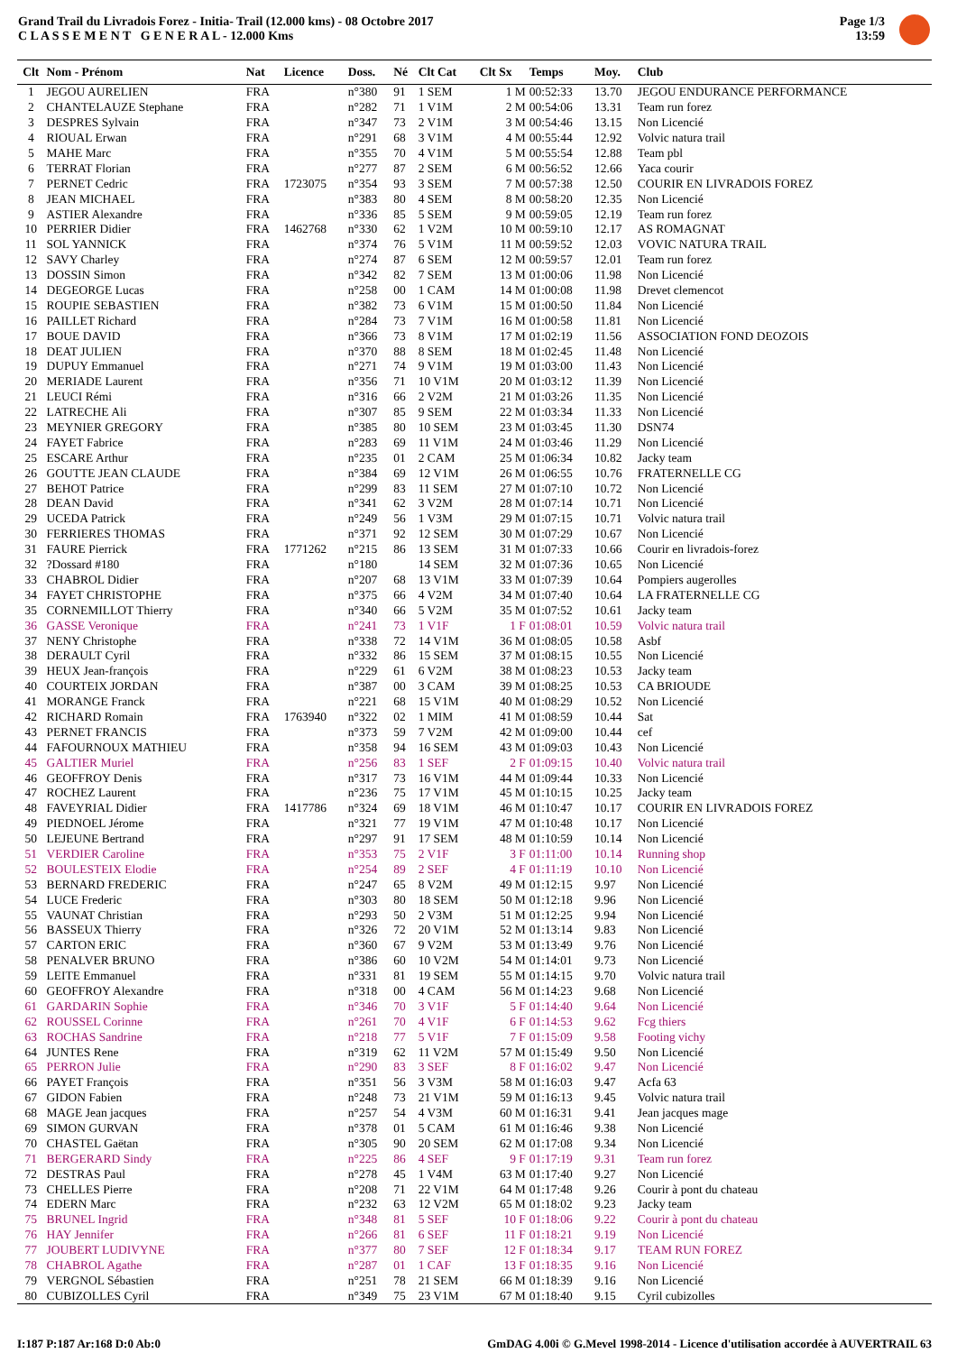Grand Trail du Livradois Forez - Initia- Trail (12.000 kms) - 08 Octobre 2017
C L A S S E M E N T G E N E R A L - 12.000 Kms
Page 1/3
13:59
| Clt | Nom - Prénom | Nat | Licence | Doss. | Né | Clt Cat | Clt Sx | Temps | Moy. | Club |
| --- | --- | --- | --- | --- | --- | --- | --- | --- | --- | --- |
| 1 | JEGOU AURELIEN | FRA | | n°380 | 91 | 1 SEM | 1 M | 00:52:33 | 13.70 | JEGOU ENDURANCE PERFORMANCE |
| 2 | CHANTELAUZE Stephane | FRA | | n°282 | 71 | 1 V1M | 2 M | 00:54:06 | 13.31 | Team run forez |
| 3 | DESPRES Sylvain | FRA | | n°347 | 73 | 2 V1M | 3 M | 00:54:46 | 13.15 | Non Licencié |
| 4 | RIOUAL Erwan | FRA | | n°291 | 68 | 3 V1M | 4 M | 00:55:44 | 12.92 | Volvic natura trail |
| 5 | MAHE Marc | FRA | | n°355 | 70 | 4 V1M | 5 M | 00:55:54 | 12.88 | Team pbl |
| 6 | TERRAT Florian | FRA | | n°277 | 87 | 2 SEM | 6 M | 00:56:52 | 12.66 | Yaca courir |
| 7 | PERNET Cedric | FRA | 1723075 | n°354 | 93 | 3 SEM | 7 M | 00:57:38 | 12.50 | COURIR EN LIVRADOIS FOREZ |
| 8 | JEAN MICHAEL | FRA | | n°383 | 80 | 4 SEM | 8 M | 00:58:20 | 12.35 | Non Licencié |
| 9 | ASTIER Alexandre | FRA | | n°336 | 85 | 5 SEM | 9 M | 00:59:05 | 12.19 | Team run forez |
| 10 | PERRIER Didier | FRA | 1462768 | n°330 | 62 | 1 V2M | 10 M | 00:59:10 | 12.17 | AS ROMAGNAT |
| 11 | SOL YANNICK | FRA | | n°374 | 76 | 5 V1M | 11 M | 00:59:52 | 12.03 | VOVIC NATURA TRAIL |
| 12 | SAVY Charley | FRA | | n°274 | 87 | 6 SEM | 12 M | 00:59:57 | 12.01 | Team run forez |
| 13 | DOSSIN Simon | FRA | | n°342 | 82 | 7 SEM | 13 M | 01:00:06 | 11.98 | Non Licencié |
| 14 | DEGEORGE Lucas | FRA | | n°258 | 00 | 1 CAM | 14 M | 01:00:08 | 11.98 | Drevet clemencot |
| 15 | ROUPIE SEBASTIEN | FRA | | n°382 | 73 | 6 V1M | 15 M | 01:00:50 | 11.84 | Non Licencié |
| 16 | PAILLET Richard | FRA | | n°284 | 73 | 7 V1M | 16 M | 01:00:58 | 11.81 | Non Licencié |
| 17 | BOUE DAVID | FRA | | n°366 | 73 | 8 V1M | 17 M | 01:02:19 | 11.56 | ASSOCIATION FOND DEOZOIS |
| 18 | DEAT JULIEN | FRA | | n°370 | 88 | 8 SEM | 18 M | 01:02:45 | 11.48 | Non Licencié |
| 19 | DUPUY Emmanuel | FRA | | n°271 | 74 | 9 V1M | 19 M | 01:03:00 | 11.43 | Non Licencié |
| 20 | MERIADE Laurent | FRA | | n°356 | 71 | 10 V1M | 20 M | 01:03:12 | 11.39 | Non Licencié |
| 21 | LEUCI Rémi | FRA | | n°316 | 66 | 2 V2M | 21 M | 01:03:26 | 11.35 | Non Licencié |
| 22 | LATRECHE Ali | FRA | | n°307 | 85 | 9 SEM | 22 M | 01:03:34 | 11.33 | Non Licencié |
| 23 | MEYNIER GREGORY | FRA | | n°385 | 80 | 10 SEM | 23 M | 01:03:45 | 11.30 | DSN74 |
| 24 | FAYET Fabrice | FRA | | n°283 | 69 | 11 V1M | 24 M | 01:03:46 | 11.29 | Non Licencié |
| 25 | ESCARE Arthur | FRA | | n°235 | 01 | 2 CAM | 25 M | 01:06:34 | 10.82 | Jacky team |
| 26 | GOUTTE JEAN CLAUDE | FRA | | n°384 | 69 | 12 V1M | 26 M | 01:06:55 | 10.76 | FRATERNELLE CG |
| 27 | BEHOT Patrice | FRA | | n°299 | 83 | 11 SEM | 27 M | 01:07:10 | 10.72 | Non Licencié |
| 28 | DEAN David | FRA | | n°341 | 62 | 3 V2M | 28 M | 01:07:14 | 10.71 | Non Licencié |
| 29 | UCEDA Patrick | FRA | | n°249 | 56 | 1 V3M | 29 M | 01:07:15 | 10.71 | Volvic natura trail |
| 30 | FERRIERES THOMAS | FRA | | n°371 | 92 | 12 SEM | 30 M | 01:07:29 | 10.67 | Non Licencié |
| 31 | FAURE Pierrick | FRA | 1771262 | n°215 | 86 | 13 SEM | 31 M | 01:07:33 | 10.66 | Courir en livradois-forez |
| 32 | ?Dossard #180 | FRA | | n°180 | | 14 SEM | 32 M | 01:07:36 | 10.65 | Non Licencié |
| 33 | CHABROL Didier | FRA | | n°207 | 68 | 13 V1M | 33 M | 01:07:39 | 10.64 | Pompiers augerolles |
| 34 | FAYET CHRISTOPHE | FRA | | n°375 | 66 | 4 V2M | 34 M | 01:07:40 | 10.64 | LA FRATERNELLE CG |
| 35 | CORNEMILLOT Thierry | FRA | | n°340 | 66 | 5 V2M | 35 M | 01:07:52 | 10.61 | Jacky team |
| 36 | GASSE Veronique | FRA | | n°241 | 73 | 1 V1F | 1 F | 01:08:01 | 10.59 | Volvic natura trail |
| 37 | NENY Christophe | FRA | | n°338 | 72 | 14 V1M | 36 M | 01:08:05 | 10.58 | Asbf |
| 38 | DERAULT Cyril | FRA | | n°332 | 86 | 15 SEM | 37 M | 01:08:15 | 10.55 | Non Licencié |
| 39 | HEUX Jean-françois | FRA | | n°229 | 61 | 6 V2M | 38 M | 01:08:23 | 10.53 | Jacky team |
| 40 | COURTEIX JORDAN | FRA | | n°387 | 00 | 3 CAM | 39 M | 01:08:25 | 10.53 | CA BRIOUDE |
| 41 | MORANGE Franck | FRA | | n°221 | 68 | 15 V1M | 40 M | 01:08:29 | 10.52 | Non Licencié |
| 42 | RICHARD Romain | FRA | 1763940 | n°322 | 02 | 1 MIM | 41 M | 01:08:59 | 10.44 | Sat |
| 43 | PERNET FRANCIS | FRA | | n°373 | 59 | 7 V2M | 42 M | 01:09:00 | 10.44 | cef |
| 44 | FAFOURNOUX MATHIEU | FRA | | n°358 | 94 | 16 SEM | 43 M | 01:09:03 | 10.43 | Non Licencié |
| 45 | GALTIER Muriel | FRA | | n°256 | 83 | 1 SEF | 2 F | 01:09:15 | 10.40 | Volvic natura trail |
| 46 | GEOFFROY Denis | FRA | | n°317 | 73 | 16 V1M | 44 M | 01:09:44 | 10.33 | Non Licencié |
| 47 | ROCHEZ Laurent | FRA | | n°236 | 75 | 17 V1M | 45 M | 01:10:15 | 10.25 | Jacky team |
| 48 | FAVEYRIAL Didier | FRA | 1417786 | n°324 | 69 | 18 V1M | 46 M | 01:10:47 | 10.17 | COURIR EN LIVRADOIS FOREZ |
| 49 | PIEDNOEL Jérome | FRA | | n°321 | 77 | 19 V1M | 47 M | 01:10:48 | 10.17 | Non Licencié |
| 50 | LEJEUNE Bertrand | FRA | | n°297 | 91 | 17 SEM | 48 M | 01:10:59 | 10.14 | Non Licencié |
| 51 | VERDIER Caroline | FRA | | n°353 | 75 | 2 V1F | 3 F | 01:11:00 | 10.14 | Running shop |
| 52 | BOULESTEIX Elodie | FRA | | n°254 | 89 | 2 SEF | 4 F | 01:11:19 | 10.10 | Non Licencié |
| 53 | BERNARD FREDERIC | FRA | | n°247 | 65 | 8 V2M | 49 M | 01:12:15 | 9.97 | Non Licencié |
| 54 | LUCE Frederic | FRA | | n°303 | 80 | 18 SEM | 50 M | 01:12:18 | 9.96 | Non Licencié |
| 55 | VAUNAT Christian | FRA | | n°293 | 50 | 2 V3M | 51 M | 01:12:25 | 9.94 | Non Licencié |
| 56 | BASSEUX Thierry | FRA | | n°326 | 72 | 20 V1M | 52 M | 01:13:14 | 9.83 | Non Licencié |
| 57 | CARTON ERIC | FRA | | n°360 | 67 | 9 V2M | 53 M | 01:13:49 | 9.76 | Non Licencié |
| 58 | PENALVER BRUNO | FRA | | n°386 | 60 | 10 V2M | 54 M | 01:14:01 | 9.73 | Non Licencié |
| 59 | LEITE Emmanuel | FRA | | n°331 | 81 | 19 SEM | 55 M | 01:14:15 | 9.70 | Volvic natura trail |
| 60 | GEOFFROY Alexandre | FRA | | n°318 | 00 | 4 CAM | 56 M | 01:14:23 | 9.68 | Non Licencié |
| 61 | GARDARIN Sophie | FRA | | n°346 | 70 | 3 V1F | 5 F | 01:14:40 | 9.64 | Non Licencié |
| 62 | ROUSSEL Corinne | FRA | | n°261 | 70 | 4 V1F | 6 F | 01:14:53 | 9.62 | Fcg thiers |
| 63 | ROCHAS Sandrine | FRA | | n°218 | 77 | 5 V1F | 7 F | 01:15:09 | 9.58 | Footing vichy |
| 64 | JUNTES Rene | FRA | | n°319 | 62 | 11 V2M | 57 M | 01:15:49 | 9.50 | Non Licencié |
| 65 | PERRON Julie | FRA | | n°290 | 83 | 3 SEF | 8 F | 01:16:02 | 9.47 | Non Licencié |
| 66 | PAYET François | FRA | | n°351 | 56 | 3 V3M | 58 M | 01:16:03 | 9.47 | Acfa 63 |
| 67 | GIDON Fabien | FRA | | n°248 | 73 | 21 V1M | 59 M | 01:16:13 | 9.45 | Volvic natura trail |
| 68 | MAGE Jean jacques | FRA | | n°257 | 54 | 4 V3M | 60 M | 01:16:31 | 9.41 | Jean jacques mage |
| 69 | SIMON GURVAN | FRA | | n°378 | 01 | 5 CAM | 61 M | 01:16:46 | 9.38 | Non Licencié |
| 70 | CHASTEL Gaëtan | FRA | | n°305 | 90 | 20 SEM | 62 M | 01:17:08 | 9.34 | Non Licencié |
| 71 | BERGERARD Sindy | FRA | | n°225 | 86 | 4 SEF | 9 F | 01:17:19 | 9.31 | Team run forez |
| 72 | DESTRAS Paul | FRA | | n°278 | 45 | 1 V4M | 63 M | 01:17:40 | 9.27 | Non Licencié |
| 73 | CHELLES Pierre | FRA | | n°208 | 71 | 22 V1M | 64 M | 01:17:48 | 9.26 | Courir à pont du chateau |
| 74 | EDERN Marc | FRA | | n°232 | 63 | 12 V2M | 65 M | 01:18:02 | 9.23 | Jacky team |
| 75 | BRUNEL Ingrid | FRA | | n°348 | 81 | 5 SEF | 10 F | 01:18:06 | 9.22 | Courir à pont du chateau |
| 76 | HAY Jennifer | FRA | | n°266 | 81 | 6 SEF | 11 F | 01:18:21 | 9.19 | Non Licencié |
| 77 | JOUBERT LUDIVYNE | FRA | | n°377 | 80 | 7 SEF | 12 F | 01:18:34 | 9.17 | TEAM RUN FOREZ |
| 78 | CHABROL Agathe | FRA | | n°287 | 01 | 1 CAF | 13 F | 01:18:35 | 9.16 | Non Licencié |
| 79 | VERGNOL Sébastien | FRA | | n°251 | 78 | 21 SEM | 66 M | 01:18:39 | 9.16 | Non Licencié |
| 80 | CUBIZOLLES Cyril | FRA | | n°349 | 75 | 23 V1M | 67 M | 01:18:40 | 9.15 | Cyril cubizolles |
I:187 P:187 Ar:168 D:0 Ab:0 GmDAG 4.00i © G.Mevel 1998-2014 - Licence d'utilisation accordée à AUVERTRAIL 63